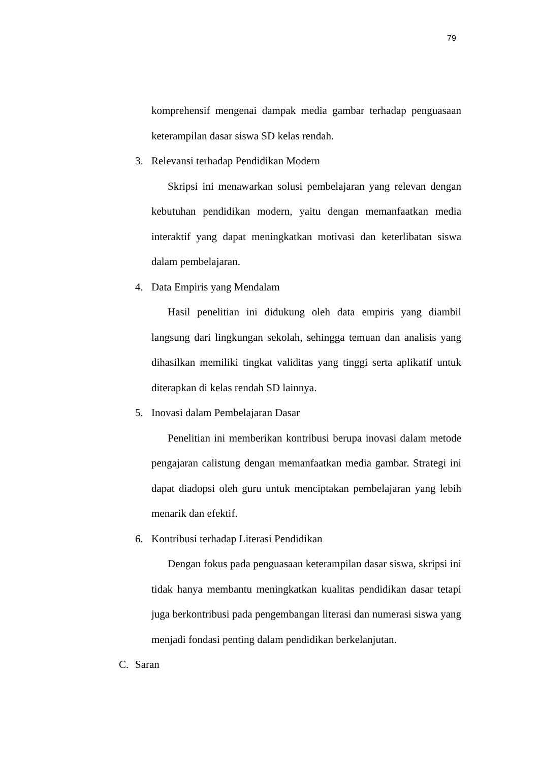79
komprehensif mengenai dampak media gambar terhadap penguasaan keterampilan dasar siswa SD kelas rendah.
3. Relevansi terhadap Pendidikan Modern
Skripsi ini menawarkan solusi pembelajaran yang relevan dengan kebutuhan pendidikan modern, yaitu dengan memanfaatkan media interaktif yang dapat meningkatkan motivasi dan keterlibatan siswa dalam pembelajaran.
4. Data Empiris yang Mendalam
Hasil penelitian ini didukung oleh data empiris yang diambil langsung dari lingkungan sekolah, sehingga temuan dan analisis yang dihasilkan memiliki tingkat validitas yang tinggi serta aplikatif untuk diterapkan di kelas rendah SD lainnya.
5. Inovasi dalam Pembelajaran Dasar
Penelitian ini memberikan kontribusi berupa inovasi dalam metode pengajaran calistung dengan memanfaatkan media gambar. Strategi ini dapat diadopsi oleh guru untuk menciptakan pembelajaran yang lebih menarik dan efektif.
6. Kontribusi terhadap Literasi Pendidikan
Dengan fokus pada penguasaan keterampilan dasar siswa, skripsi ini tidak hanya membantu meningkatkan kualitas pendidikan dasar tetapi juga berkontribusi pada pengembangan literasi dan numerasi siswa yang menjadi fondasi penting dalam pendidikan berkelanjutan.
C. Saran